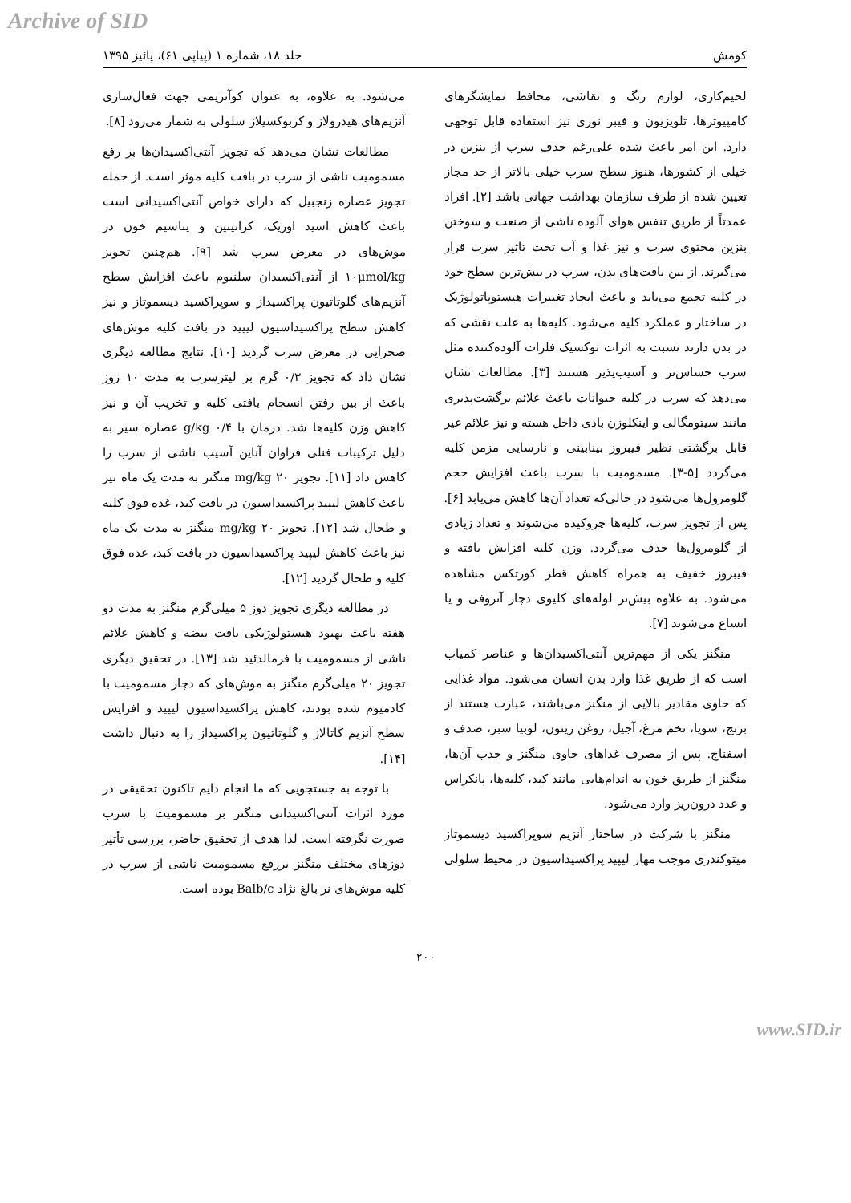Archive of SID
کومش جلد ۱۸، شماره ۱ (پیاپی ۶۱)، پائیز ۱۳۹۵
لحیم‌کاری، لوازم رنگ و نقاشی، محافظ نمایشگرهای کامپیوترها، تلویزیون و فیبر نوری نیز استفاده قابل توجهی دارد. این امر باعث شده علی‌رغم حذف سرب از بنزین در خیلی از کشورها، هنوز سطح سرب خیلی بالاتر از حد مجاز تعیین شده از طرف سازمان بهداشت جهانی باشد [۲]. افراد عمدتاً از طریق تنفس هوای آلوده ناشی از صنعت و سوختن بنزین محتوی سرب و نیز غذا و آب تحت تاثیر سرب قرار می‌گیرند. از بین بافت‌های بدن، سرب در بیش‌ترین سطح خود در کلیه تجمع می‌یابد و باعث ایجاد تغییرات هیستوپاتولوژیک در ساختار و عملکرد کلیه می‌شود. کلیه‌ها به علت نقشی که در بدن دارند نسبت به اثرات توکسیک فلزات آلوده‌کننده مثل سرب حساس‌تر و آسیب‌پذیر هستند [۳]. مطالعات نشان می‌دهد که سرب در کلیه حیوانات باعث علائم برگشت‌پذیری مانند سیتومگالی و اینکلوزن بادی داخل هسته و نیز علائم غیر قابل برگشتی نظیر فیبروز بینابینی و نارسایی مزمن کلیه می‌گردد [۵-۳]. مسمومیت با سرب باعث افزایش حجم گلومرول‌ها می‌شود در حالی‌که تعداد آن‌ها کاهش می‌یابد [۶]. پس از تجویز سرب، کلیه‌ها چروکیده می‌شوند و تعداد زیادی از گلومرول‌ها حذف می‌گردد. وزن کلیه افزایش یافته و فیبروز خفیف به همراه کاهش قطر کورتکس مشاهده می‌شود. به علاوه بیش‌تر لوله‌های کلیوی دچار آتروفی و یا اتساع می‌شوند [۷].
منگنز یکی از مهم‌ترین آنتی‌اکسیدان‌ها و عناصر کمیاب است که از طریق غذا وارد بدن انسان می‌شود. مواد غذایی که حاوی مقادیر بالایی از منگنز می‌باشند، عبارت هستند از برنج، سویا، تخم مرغ، آجیل، روغن زیتون، لوبیا سبز، صدف و اسفناج. پس از مصرف غذاهای حاوی منگنز و جذب آن‌ها، منگنز از طریق خون به اندام‌هایی مانند کبد، کلیه‌ها، پانکراس و غدد درون‌ریز وارد می‌شود.
منگنز با شرکت در ساختار آنزیم سوپراکسید دیسموتاز میتوکندری موجب مهار لیپید پراکسیداسیون در محیط سلولی
می‌شود. به علاوه، به عنوان کوآنزیمی جهت فعال‌سازی آنزیم‌های هیدرولاز و کربوکسیلاز سلولی به شمار می‌رود [۸].
مطالعات نشان می‌دهد که تجویز آنتی‌اکسیدان‌ها بر رفع مسمومیت ناشی از سرب در بافت کلیه موثر است. از جمله تجویز عصاره زنجبیل که دارای خواص آنتی‌اکسیدانی است باعث کاهش اسید اوریک، کراتینین و پتاسیم خون در موش‌های در معرض سرب شد [۹]. هم‌چنین تجویز ۱۰μmol/kg از آنتی‌اکسیدان سلنیوم باعث افزایش سطح آنزیم‌های گلوتاتیون پراکسیداز و سوپراکسید دیسموتاز و نیز کاهش سطح پراکسیداسیون لیپید در بافت کلیه موش‌های صحرایی در معرض سرب گردید [۱۰]. نتایج مطالعه دیگری نشان داد که تجویز ۰/۳ گرم بر لیترسرب به مدت ۱۰ روز باعث از بین رفتن انسجام بافتی کلیه و تخریب آن و نیز کاهش وزن کلیه‌ها شد. درمان با ۰/۴ g/kg عصاره سیر به دلیل ترکیبات فنلی فراوان آناین آسیب ناشی از سرب را کاهش داد [۱۱]. تجویز ۲۰ mg/kg منگنز به مدت یک ماه نیز باعث کاهش لیپید پراکسیداسیون در بافت کبد، غده فوق کلیه و طحال شد [۱۲]. تجویز ۲۰ mg/kg منگنز به مدت یک ماه نیز باعث کاهش لیپید پراکسیداسیون در بافت کبد، غده فوق کلیه و طحال گردید [۱۲].
در مطالعه دیگری تجویز دوز ۵ میلی‌گرم منگنز به مدت دو هفته باعث بهبود هیستولوژیکی بافت بیضه و کاهش علائم ناشی از مسمومیت با فرمالدئید شد [۱۳]. در تحقیق دیگری تجویز ۲۰ میلی‌گرم منگنز به موش‌های که دچار مسمومیت با کادمیوم شده بودند، کاهش پراکسیداسیون لیپید و افزایش سطح آنزیم کاتالاز و گلوتاتیون پراکسیداز را به دنبال داشت [۱۴].
با توجه به جستجویی که ما انجام دایم تاکنون تحقیقی در مورد اثرات آنتی‌اکسیدانی منگنز بر مسمومیت با سرب صورت نگرفته است. لذا هدف از تحقیق حاضر، بررسی تأثیر دوزهای مختلف منگنز بررفع مسمومیت ناشی از سرب در کلیه موش‌های نر بالغ نژاد Balb/c بوده است.
۲۰۰
www.SID.ir